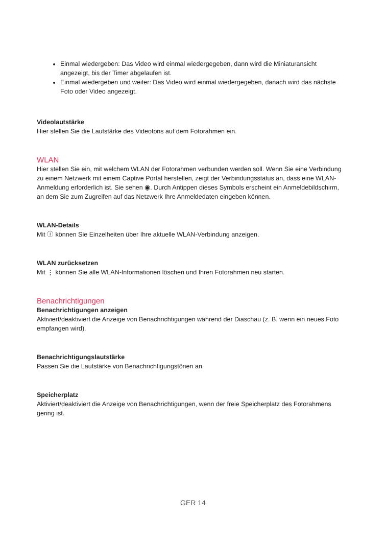Einmal wiedergeben: Das Video wird einmal wiedergegeben, dann wird die Miniaturansicht angezeigt, bis der Timer abgelaufen ist.
Einmal wiedergeben und weiter: Das Video wird einmal wiedergegeben, danach wird das nächste Foto oder Video angezeigt.
Videolautstärke
Hier stellen Sie die Lautstärke des Videotons auf dem Fotorahmen ein.
WLAN
Hier stellen Sie ein, mit welchem WLAN der Fotorahmen verbunden werden soll. Wenn Sie eine Verbindung zu einem Netzwerk mit einem Captive Portal herstellen, zeigt der Verbindungsstatus an, dass eine WLAN-Anmeldung erforderlich ist. Sie sehen ◉. Durch Antippen dieses Symbols erscheint ein Anmeldebildschirm, an dem Sie zum Zugreifen auf das Netzwerk Ihre Anmeldedaten eingeben können.
WLAN-Details
Mit ⓘ können Sie Einzelheiten über Ihre aktuelle WLAN-Verbindung anzeigen.
WLAN zurücksetzen
Mit ⋮ können Sie alle WLAN-Informationen löschen und Ihren Fotorahmen neu starten.
Benachrichtigungen
Benachrichtigungen anzeigen
Aktiviert/deaktiviert die Anzeige von Benachrichtigungen während der Diaschau (z. B. wenn ein neues Foto empfangen wird).
Benachrichtigungslautstärke
Passen Sie die Lautstärke von Benachrichtigungstönen an.
Speicherplatz
Aktiviert/deaktiviert die Anzeige von Benachrichtigungen, wenn der freie Speicherplatz des Fotorahmens gering ist.
GER 14